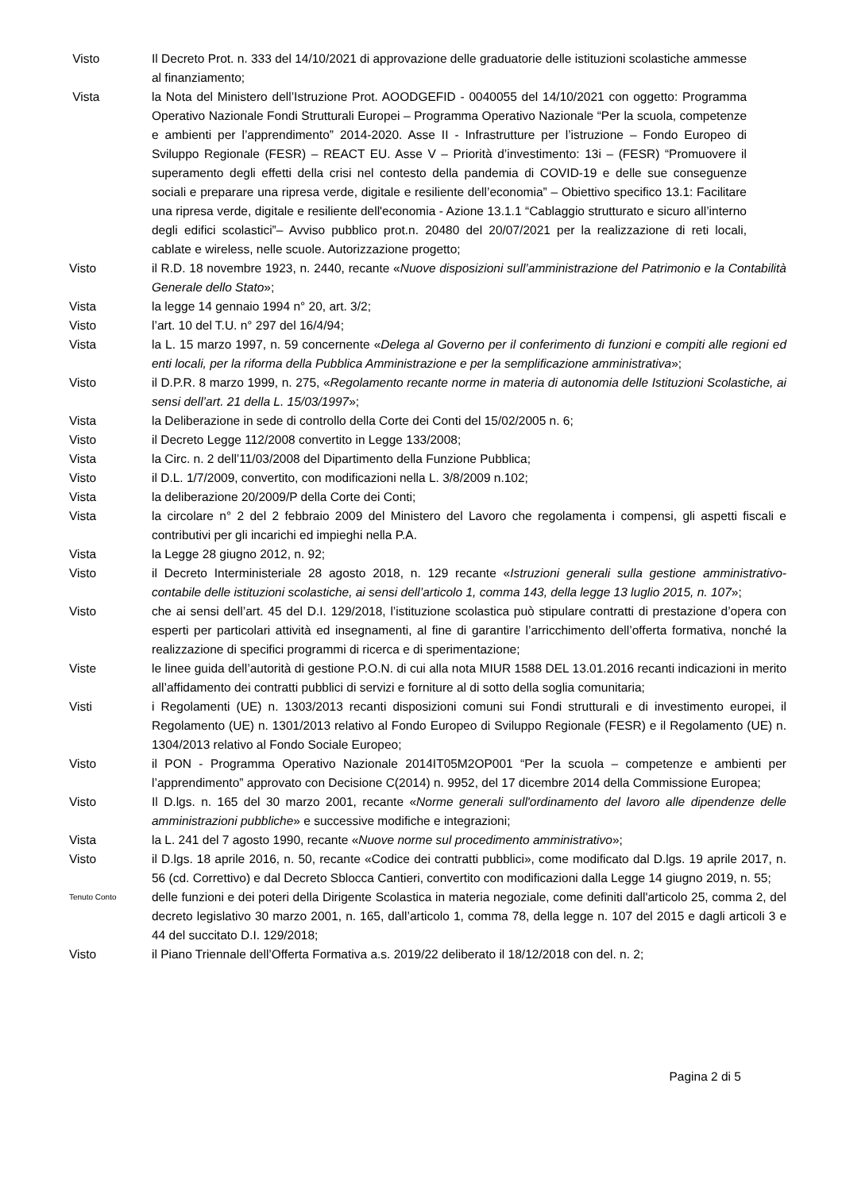Visto Il Decreto Prot. n. 333 del 14/10/2021 di approvazione delle graduatorie delle istituzioni scolastiche ammesse al finanziamento;
Vista la Nota del Ministero dell’Istruzione Prot. AOODGEFID - 0040055 del 14/10/2021 con oggetto: Programma Operativo Nazionale Fondi Strutturali Europei – Programma Operativo Nazionale “Per la scuola, competenze e ambienti per l’apprendimento” 2014-2020. Asse II - Infrastrutture per l’istruzione – Fondo Europeo di Sviluppo Regionale (FESR) – REACT EU. Asse V – Priorità d’investimento: 13i – (FESR) “Promuovere il superamento degli effetti della crisi nel contesto della pandemia di COVID-19 e delle sue conseguenze sociali e preparare una ripresa verde, digitale e resiliente dell’economia” – Obiettivo specifico 13.1: Facilitare una ripresa verde, digitale e resiliente dell'economia - Azione 13.1.1 “Cablaggio strutturato e sicuro all’interno degli edifici scolastici”– Avviso pubblico prot.n. 20480 del 20/07/2021 per la realizzazione di reti locali, cablate e wireless, nelle scuole. Autorizzazione progetto;
Visto il R.D. 18 novembre 1923, n. 2440, recante «Nuove disposizioni sull’amministrazione del Patrimonio e la Contabilità Generale dello Stato»;
Vista la legge 14 gennaio 1994 n° 20, art. 3/2;
Visto l’art. 10 del T.U. n° 297 del 16/4/94;
Vista la L. 15 marzo 1997, n. 59 concernente «Delega al Governo per il conferimento di funzioni e compiti alle regioni ed enti locali, per la riforma della Pubblica Amministrazione e per la semplificazione amministrativa»;
Visto il D.P.R. 8 marzo 1999, n. 275, «Regolamento recante norme in materia di autonomia delle Istituzioni Scolastiche, ai sensi dell’art. 21 della L. 15/03/1997»;
Vista la Deliberazione in sede di controllo della Corte dei Conti del 15/02/2005 n. 6;
Visto il Decreto Legge 112/2008 convertito in Legge 133/2008;
Vista la Circ. n. 2 dell’11/03/2008 del Dipartimento della Funzione Pubblica;
Visto il D.L. 1/7/2009, convertito, con modificazioni nella L. 3/8/2009 n.102;
Vista la deliberazione 20/2009/P della Corte dei Conti;
Vista la circolare n° 2 del 2 febbraio 2009 del Ministero del Lavoro che regolamenta i compensi, gli aspetti fiscali e contributivi per gli incarichi ed impieghi nella P.A.
Vista la Legge 28 giugno 2012, n. 92;
Visto il Decreto Interministeriale 28 agosto 2018, n. 129 recante «Istruzioni generali sulla gestione amministrativo-contabile delle istituzioni scolastiche, ai sensi dell’articolo 1, comma 143, della legge 13 luglio 2015, n. 107»;
Visto che ai sensi dell’art. 45 del D.I. 129/2018, l’istituzione scolastica può stipulare contratti di prestazione d’opera con esperti per particolari attività ed insegnamenti, al fine di garantire l’arricchimento dell’offerta formativa, nonché la realizzazione di specifici programmi di ricerca e di sperimentazione;
Viste le linee guida dell’autorità di gestione P.O.N. di cui alla nota MIUR 1588 DEL 13.01.2016 recanti indicazioni in merito all’affidamento dei contratti pubblici di servizi e forniture al di sotto della soglia comunitaria;
Visti i Regolamenti (UE) n. 1303/2013 recanti disposizioni comuni sui Fondi strutturali e di investimento europei, il Regolamento (UE) n. 1301/2013 relativo al Fondo Europeo di Sviluppo Regionale (FESR) e il Regolamento (UE) n. 1304/2013 relativo al Fondo Sociale Europeo;
Visto il PON - Programma Operativo Nazionale 2014IT05M2OP001 “Per la scuola – competenze e ambienti per l’apprendimento” approvato con Decisione C(2014) n. 9952, del 17 dicembre 2014 della Commissione Europea;
Visto Il D.lgs. n. 165 del 30 marzo 2001, recante «Norme generali sull'ordinamento del lavoro alle dipendenze delle amministrazioni pubbliche» e successive modifiche e integrazioni;
Vista la L. 241 del 7 agosto 1990, recante «Nuove norme sul procedimento amministrativo»;
Visto il D.lgs. 18 aprile 2016, n. 50, recante «Codice dei contratti pubblici», come modificato dal D.lgs. 19 aprile 2017, n. 56 (cd. Correttivo) e dal Decreto Sblocca Cantieri, convertito con modificazioni dalla Legge 14 giugno 2019, n. 55;
Tenuto Conto
delle funzioni e dei poteri della Dirigente Scolastica in materia negoziale, come definiti dall'articolo 25, comma 2, del decreto legislativo 30 marzo 2001, n. 165, dall’articolo 1, comma 78, della legge n. 107 del 2015 e dagli articoli 3 e 44 del succitato D.I. 129/2018;
Visto il Piano Triennale dell’Offerta Formativa a.s. 2019/22 deliberato il 18/12/2018 con del. n. 2;
Pagina 2 di 5